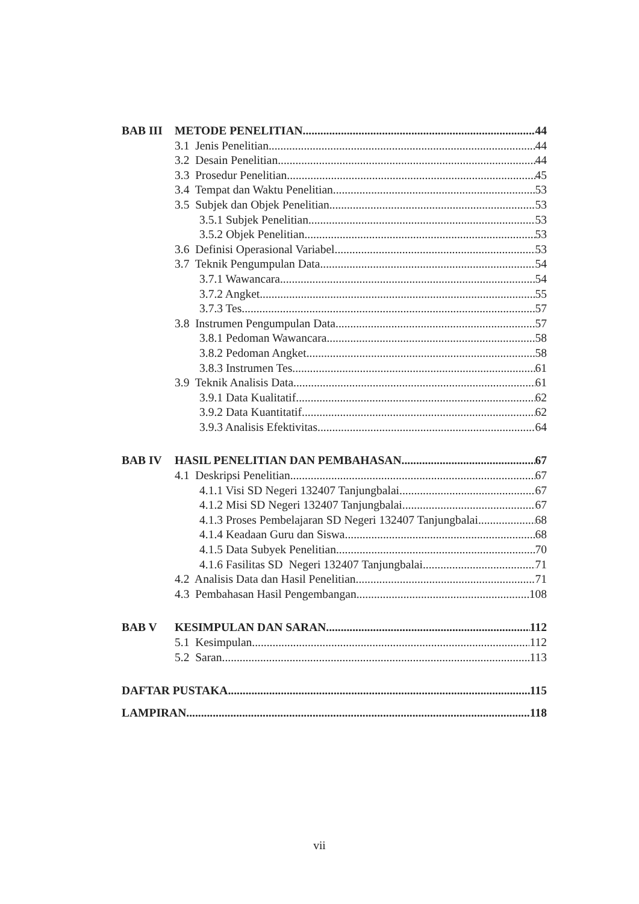BAB III METODE PENELITIAN 44
3.1 Jenis Penelitian 44
3.2 Desain Penelitian 44
3.3 Prosedur Penelitian 45
3.4 Tempat dan Waktu Penelitian 53
3.5 Subjek dan Objek Penelitian 53
3.5.1 Subjek Penelitian 53
3.5.2 Objek Penelitian 53
3.6 Definisi Operasional Variabel 53
3.7 Teknik Pengumpulan Data 54
3.7.1 Wawancara 54
3.7.2 Angket 55
3.7.3 Tes 57
3.8 Instrumen Pengumpulan Data 57
3.8.1 Pedoman Wawancara 58
3.8.2 Pedoman Angket 58
3.8.3 Instrumen Tes 61
3.9 Teknik Analisis Data 61
3.9.1 Data Kualitatif 62
3.9.2 Data Kuantitatif 62
3.9.3 Analisis Efektivitas 64
BAB IV HASIL PENELITIAN DAN PEMBAHASAN 67
4.1 Deskripsi Penelitian 67
4.1.1 Visi SD Negeri 132407 Tanjungbalai 67
4.1.2 Misi SD Negeri 132407 Tanjungbalai 67
4.1.3 Proses Pembelajaran SD Negeri 132407 Tanjungbalai 68
4.1.4 Keadaan Guru dan Siswa 68
4.1.5 Data Subyek Penelitian 70
4.1.6 Fasilitas SD Negeri 132407 Tanjungbalai 71
4.2 Analisis Data dan Hasil Penelitian 71
4.3 Pembahasan Hasil Pengembangan 108
BAB V KESIMPULAN DAN SARAN 112
5.1 Kesimpulan 112
5.2 Saran 113
DAFTAR PUSTAKA 115
LAMPIRAN 118
vii